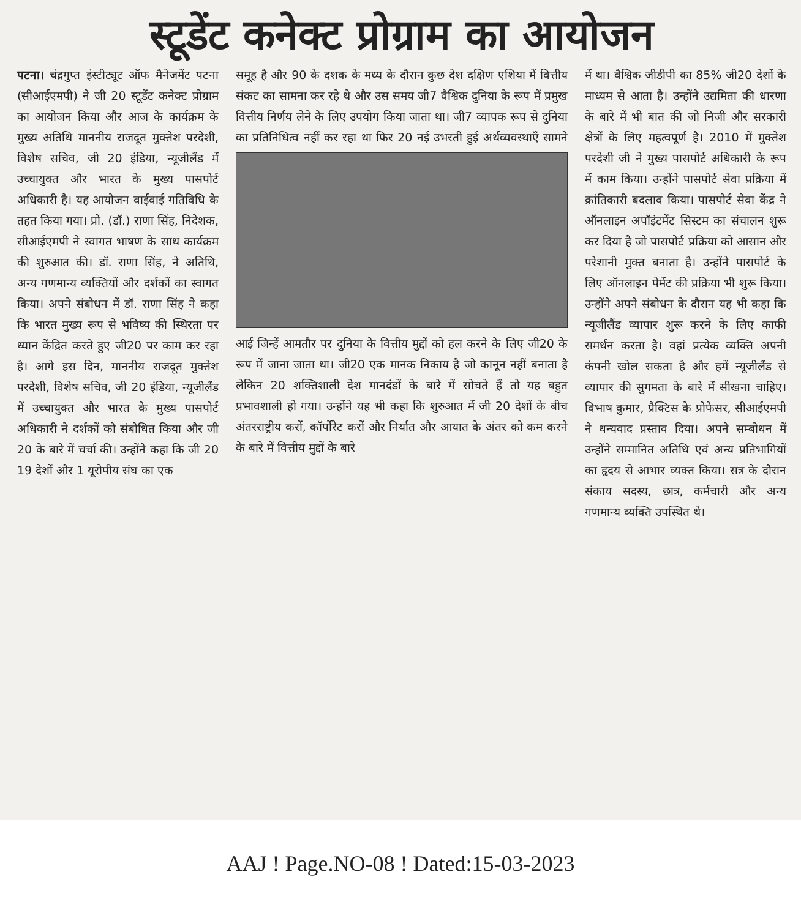स्टूडेंट कनेक्ट प्रोग्राम का आयोजन
पटना। चंद्रगुप्त इंस्टीट्यूट ऑफ मैनेजमेंट पटना (सीआईएमपी) ने जी 20 स्टूडेंट कनेक्ट प्रोग्राम का आयोजन किया और आज के कार्यक्रम के मुख्य अतिथि माननीय राजदूत मुक्तेश परदेशी, विशेष सचिव, जी 20 इंडिया, न्यूजीलैंड में उच्चायुक्त और भारत के मुख्य पासपोर्ट अधिकारी है। यह आयोजन वाईवाई गतिविधि के तहत किया गया। प्रो. (डॉ.) राणा सिंह, निदेशक, सीआईएमपी ने स्वागत भाषण के साथ कार्यक्रम की शुरुआत की। डॉ. राणा सिंह, ने अतिथि, अन्य गणमान्य व्यक्तियों और दर्शकों का स्वागत किया। अपने संबोधन में डॉ. राणा सिंह ने कहा कि भारत मुख्य रूप से भविष्य की स्थिरता पर ध्यान केंद्रित करते हुए जी20 पर काम कर रहा है। आगे इस दिन, माननीय राजदूत मुक्तेश परदेशी, विशेष सचिव, जी 20 इंडिया, न्यूजीलैंड में उच्चायुक्त और भारत के मुख्य पासपोर्ट अधिकारी ने दर्शकों को संबोधित किया और जी 20 के बारे में चर्चा की। उन्होंने कहा कि जी 20 19 देशों और 1 यूरोपीय संघ का एक
समूह है और 90 के दशक के मध्य के दौरान कुछ देश दक्षिण एशिया में वित्तीय संकट का सामना कर रहे थे और उस समय जी7 वैश्विक दुनिया के रूप में प्रमुख वित्तीय निर्णय लेने के लिए उपयोग किया जाता था। जी7 व्यापक रूप से दुनिया का
प्रतिनिधित्व नहीं कर रहा था फिर 20 नई उभरती हुई अर्थव्यवस्थाएँ सामने आई जिन्हें आमतौर पर दुनिया के वित्तीय मुद्दों को हल करने के लिए जी20 के रूप में जाना जाता था। जी20 एक मानक निकाय है जो कानून नहीं बनाता है लेकिन 20 शक्तिशाली देश मानदंडों के बारे में सोचते हैं तो यह बहुत प्रभावशाली हो गया। उन्होंने यह भी कहा कि शुरुआत में जी 20 देशों के बीच अंतरराष्ट्रीय करों, कॉर्पोरेट करों और निर्यात और आयात के अंतर को कम करने के बारे में वित्तीय मुद्दों के बारे
में था। वैश्विक जीडीपी का 85% जी20 देशों के माध्यम से आता है। उन्होंने उद्यमिता की धारणा के बारे में भी बात की जो निजी और सरकारी क्षेत्रों के लिए महत्वपूर्ण है। 2010 में मुक्तेश परदेशी जी ने मुख्य पासपोर्ट अधिकारी के रूप में काम किया। उन्होंने पासपोर्ट सेवा प्रक्रिया में क्रांतिकारी बदलाव किया। पासपोर्ट सेवा केंद्र ने ऑनलाइन अपॉइंटमेंट सिस्टम का संचालन शुरू कर दिया है जो पासपोर्ट प्रक्रिया को आसान और परेशानी मुक्त बनाता है। उन्होंने पासपोर्ट के लिए ऑनलाइन पेमेंट की प्रक्रिया भी शुरू किया। उन्होंने अपने संबोधन के दौरान यह भी कहा कि न्यूजीलैंड व्यापार शुरू करने के लिए काफी समर्थन करता है। वहां प्रत्येक व्यक्ति अपनी कंपनी खोल सकता है और हमें न्यूजीलैंड से व्यापार की सुगमता के बारे में सीखना चाहिए। विभाष कुमार, प्रैक्टिस के प्रोफेसर, सीआईएमपी ने धन्यवाद प्रस्ताव दिया। अपने सम्बोधन में उन्होंने सम्मानित अतिथि एवं अन्य प्रतिभागियों का हृदय से आभार व्यक्त किया। सत्र के दौरान संकाय सदस्य, छात्र, कर्मचारी और अन्य गणमान्य व्यक्ति उपस्थित थे।
AAJ ! Page.NO-08 ! Dated:15-03-2023